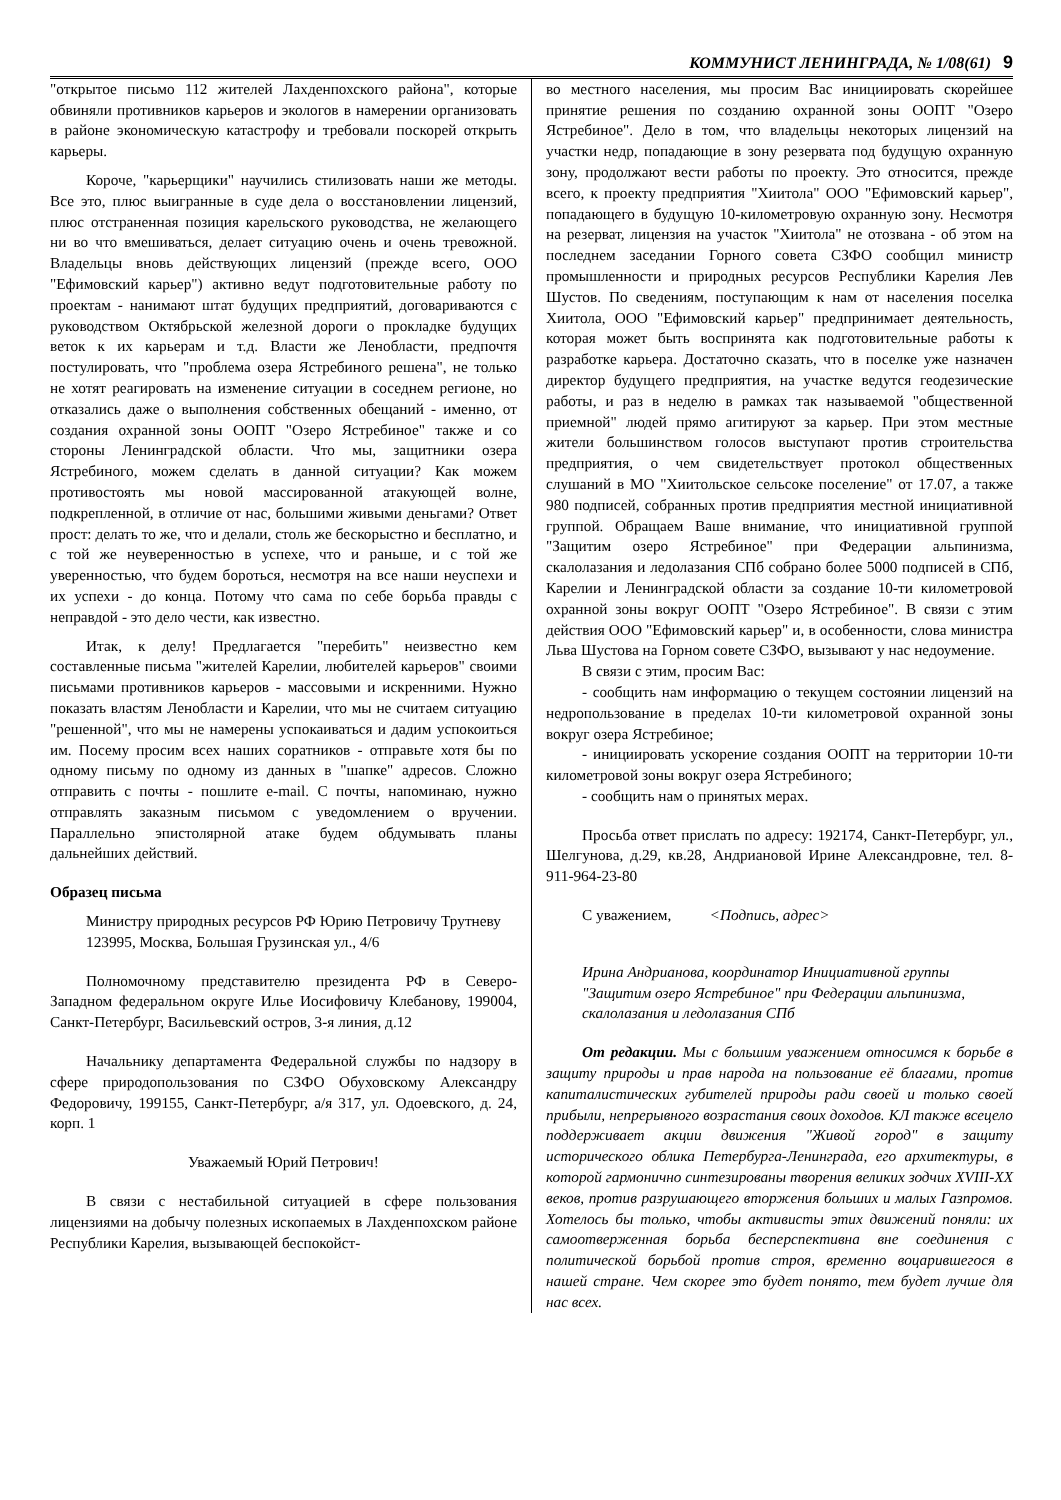КОММУНИСТ ЛЕНИНГРАДА, № 1/08(61) 9
"открытое письмо 112 жителей Лахденпохского района", которые обвиняли противников карьеров и экологов в намерении организовать в районе экономическую катастрофу и требовали поскорей открыть карьеры.
Короче, "карьерщики" научились стилизовать наши же методы. Все это, плюс выигранные в суде дела о восстановлении лицензий, плюс отстраненная позиция карельского руководства, не желающего ни во что вмешиваться, делает ситуацию очень и очень тревожной. Владельцы вновь действующих лицензий (прежде всего, ООО "Ефимовский карьер") активно ведут подготовительные работу по проектам - нанимают штат будущих предприятий, договариваются с руководством Октябрьской железной дороги о прокладке будущих веток к их карьерам и т.д. Власти же Ленобласти, предпочтя постулировать, что "проблема озера Ястребиного решена", не только не хотят реагировать на изменение ситуации в соседнем регионе, но отказались даже о выполнения собственных обещаний - именно, от создания охранной зоны ООПТ "Озеро Ястребиное" также и со стороны Ленинградской области. Что мы, защитники озера Ястребиного, можем сделать в данной ситуации? Как можем противостоять мы новой массированной атакующей волне, подкрепленной, в отличие от нас, большими живыми деньгами? Ответ прост: делать то же, что и делали, столь же бескорыстно и бесплатно, и с той же неуверенностью в успехе, что и раньше, и с той же уверенностью, что будем бороться, несмотря на все наши неуспехи и их успехи - до конца. Потому что сама по себе борьба правды с неправдой - это дело чести, как известно.
Итак, к делу! Предлагается "перебить" неизвестно кем составленные письма "жителей Карелии, любителей карьеров" своими письмами противников карьеров - массовыми и искренними. Нужно показать властям Ленобласти и Карелии, что мы не считаем ситуацию "решенной", что мы не намерены успокаиваться и дадим успокоиться им. Посему просим всех наших соратников - отправьте хотя бы по одному письму по одному из данных в "шапке" адресов. Сложно отправить с почты - пошлите e-mail. С почты, напоминаю, нужно отправлять заказным письмом с уведомлением о вручении. Параллельно эпистолярной атаке будем обдумывать планы дальнейших действий.
Образец письма
Министру природных ресурсов РФ Юрию Петровичу Трутневу
123995, Москва, Большая Грузинская ул., 4/6
Полномочному представителю президента РФ в Северо-Западном федеральном округе Илье Иосифовичу Клебанову, 199004, Санкт-Петербург, Васильевский остров, 3-я линия, д.12
Начальнику департамента Федеральной службы по надзору в сфере природопользования по СЗФО Обуховскому Александру Федоровичу, 199155, Санкт-Петербург, а/я 317, ул. Одоевского, д. 24, корп. 1
Уважаемый Юрий Петрович!
В связи с нестабильной ситуацией в сфере пользования лицензиями на добычу полезных ископаемых в Лахденпохском районе Республики Карелия, вызывающей беспокойст-
во местного населения, мы просим Вас инициировать скорейшее принятие решения по созданию охранной зоны ООПТ "Озеро Ястребиное". Дело в том, что владельцы некоторых лицензий на участки недр, попадающие в зону резервата под будущую охранную зону, продолжают вести работы по проекту. Это относится, прежде всего, к проекту предприятия "Хиитола" ООО "Ефимовский карьер", попадающего в будущую 10-километровую охранную зону. Несмотря на резерват, лицензия на участок "Хиитола" не отозвана - об этом на последнем заседании Горного совета СЗФО сообщил министр промышленности и природных ресурсов Республики Карелия Лев Шустов. По сведениям, поступающим к нам от населения поселка Хиитола, ООО "Ефимовский карьер" предпринимает деятельность, которая может быть воспринята как подготовительные работы к разработке карьера. Достаточно сказать, что в поселке уже назначен директор будущего предприятия, на участке ведутся геодезические работы, и раз в неделю в рамках так называемой "общественной приемной" людей прямо агитируют за карьер. При этом местные жители большинством голосов выступают против строительства предприятия, о чем свидетельствует протокол общественных слушаний в МО "Хиитольское сельсоке поселение" от 17.07, а также 980 подписей, собранных против предприятия местной инициативной группой. Обращаем Ваше внимание, что инициативной группой "Защитим озеро Ястребиное" при Федерации альпинизма, скалолазания и ледолазания СПб собрано более 5000 подписей в СПб, Карелии и Ленинградской области за создание 10-ти километровой охранной зоны вокруг ООПТ "Озеро Ястребиное". В связи с этим действия ООО "Ефимовский карьер" и, в особенности, слова министра Льва Шустова на Горном совете СЗФО, вызывают у нас недоумение.
В связи с этим, просим Вас:
- сообщить нам информацию о текущем состоянии лицензий на недропользование в пределах 10-ти километровой охранной зоны вокруг озера Ястребиное;
- инициировать ускорение создания ООПТ на территории 10-ти километровой зоны вокруг озера Ястребиного;
- сообщить нам о принятых мерах.
Просьба ответ прислать по адресу: 192174, Санкт-Петербург, ул., Шелгунова, д.29, кв.28, Андриановой Ирине Александровне, тел. 8-911-964-23-80
С уважением, <Подпись, адрес>
Ирина Андрианова, координатор Инициативной группы "Защитим озеро Ястребиное" при Федерации альпинизма, скалолазания и ледолазания СПб
От редакции. Мы с большим уважением относимся к борьбе в защиту природы и прав народа на пользование её благами, против капиталистических губителей природы ради своей и только своей прибыли, непрерывного возрастания своих доходов. КЛ также всецело поддерживает акции движения "Живой город" в защиту исторического облика Петербурга-Ленинграда, его архитектуры, в которой гармонично синтезированы творения великих зодчих XVIII-XX веков, против разрушающего вторжения больших и малых Газпромов. Хотелось бы только, чтобы активисты этих движений поняли: их самоотверженная борьба бесперспективна вне соединения с политической борьбой против строя, временно воцарившегося в нашей стране. Чем скорее это будет понято, тем будет лучше для нас всех.